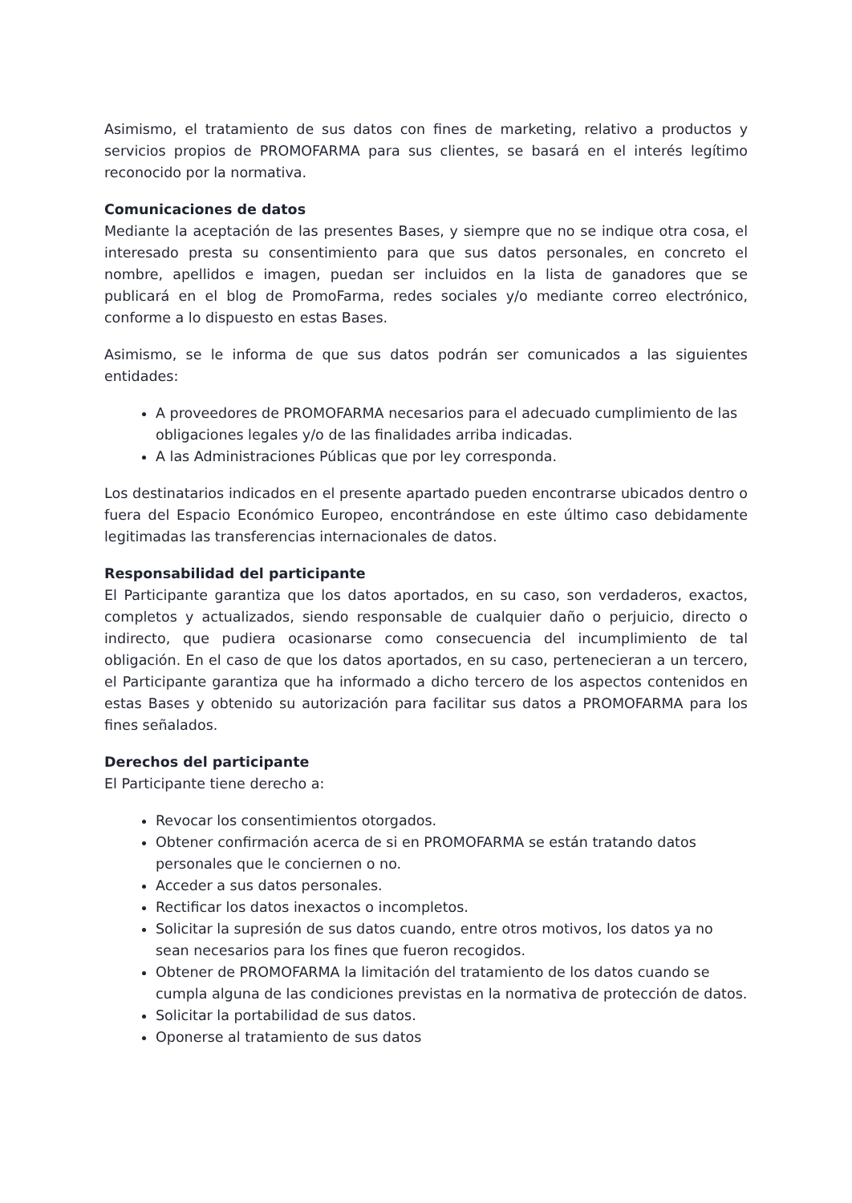Asimismo, el tratamiento de sus datos con fines de marketing, relativo a productos y servicios propios de PROMOFARMA para sus clientes, se basará en el interés legítimo reconocido por la normativa.
Comunicaciones de datos
Mediante la aceptación de las presentes Bases, y siempre que no se indique otra cosa, el interesado presta su consentimiento para que sus datos personales, en concreto el nombre, apellidos e imagen, puedan ser incluidos en la lista de ganadores que se publicará en el blog de PromoFarma, redes sociales y/o mediante correo electrónico, conforme a lo dispuesto en estas Bases.
Asimismo, se le informa de que sus datos podrán ser comunicados a las siguientes entidades:
A proveedores de PROMOFARMA necesarios para el adecuado cumplimiento de las obligaciones legales y/o de las finalidades arriba indicadas.
A las Administraciones Públicas que por ley corresponda.
Los destinatarios indicados en el presente apartado pueden encontrarse ubicados dentro o fuera del Espacio Económico Europeo, encontrándose en este último caso debidamente legitimadas las transferencias internacionales de datos.
Responsabilidad del participante
El Participante garantiza que los datos aportados, en su caso, son verdaderos, exactos, completos y actualizados, siendo responsable de cualquier daño o perjuicio, directo o indirecto, que pudiera ocasionarse como consecuencia del incumplimiento de tal obligación. En el caso de que los datos aportados, en su caso, pertenecieran a un tercero, el Participante garantiza que ha informado a dicho tercero de los aspectos contenidos en estas Bases y obtenido su autorización para facilitar sus datos a PROMOFARMA para los fines señalados.
Derechos del participante
El Participante tiene derecho a:
Revocar los consentimientos otorgados.
Obtener confirmación acerca de si en PROMOFARMA se están tratando datos personales que le conciernen o no.
Acceder a sus datos personales.
Rectificar los datos inexactos o incompletos.
Solicitar la supresión de sus datos cuando, entre otros motivos, los datos ya no sean necesarios para los fines que fueron recogidos.
Obtener de PROMOFARMA la limitación del tratamiento de los datos cuando se cumpla alguna de las condiciones previstas en la normativa de protección de datos.
Solicitar la portabilidad de sus datos.
Oponerse al tratamiento de sus datos